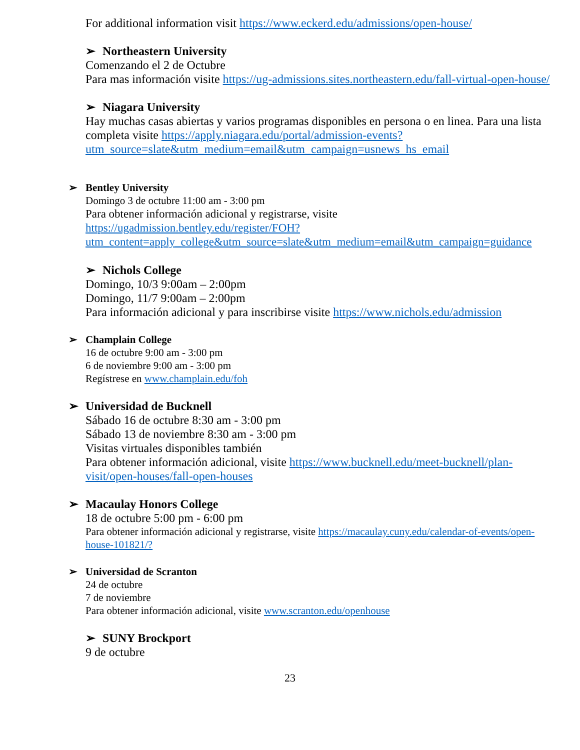For additional information visit https://www.eckerd.edu/admissions/open-house/
➢ Northeastern University
Comenzando el 2 de Octubre
Para mas información visite https://ug-admissions.sites.northeastern.edu/fall-virtual-open-house/
➢ Niagara University
Hay muchas casas abiertas y varios programas disponibles en persona o en linea. Para una lista completa visite https://apply.niagara.edu/portal/admission-events?utm_source=slate&utm_medium=email&utm_campaign=usnews_hs_email
➢ Bentley University
Domingo 3 de octubre 11:00 am - 3:00 pm
Para obtener información adicional y registrarse, visite https://ugadmission.bentley.edu/register/FOH?utm_content=apply_college&utm_source=slate&utm_medium=email&utm_campaign=guidance
➢ Nichols College
Domingo, 10/3 9:00am – 2:00pm
Domingo, 11/7 9:00am – 2:00pm
Para información adicional y para inscribirse visite https://www.nichols.edu/admission
➢ Champlain College
16 de octubre 9:00 am - 3:00 pm
6 de noviembre 9:00 am - 3:00 pm
Regístrese en www.champlain.edu/foh
➢ Universidad de Bucknell
Sábado 16 de octubre 8:30 am - 3:00 pm
Sábado 13 de noviembre 8:30 am - 3:00 pm
Visitas virtuales disponibles también
Para obtener información adicional, visite https://www.bucknell.edu/meet-bucknell/plan-visit/open-houses/fall-open-houses
➢ Macaulay Honors College
18 de octubre 5:00 pm - 6:00 pm
Para obtener información adicional y registrarse, visite https://macaulay.cuny.edu/calendar-of-events/open-house-101821/?
➢ Universidad de Scranton
24 de octubre
7 de noviembre
Para obtener información adicional, visite www.scranton.edu/openhouse
➢ SUNY Brockport
9 de octubre
23